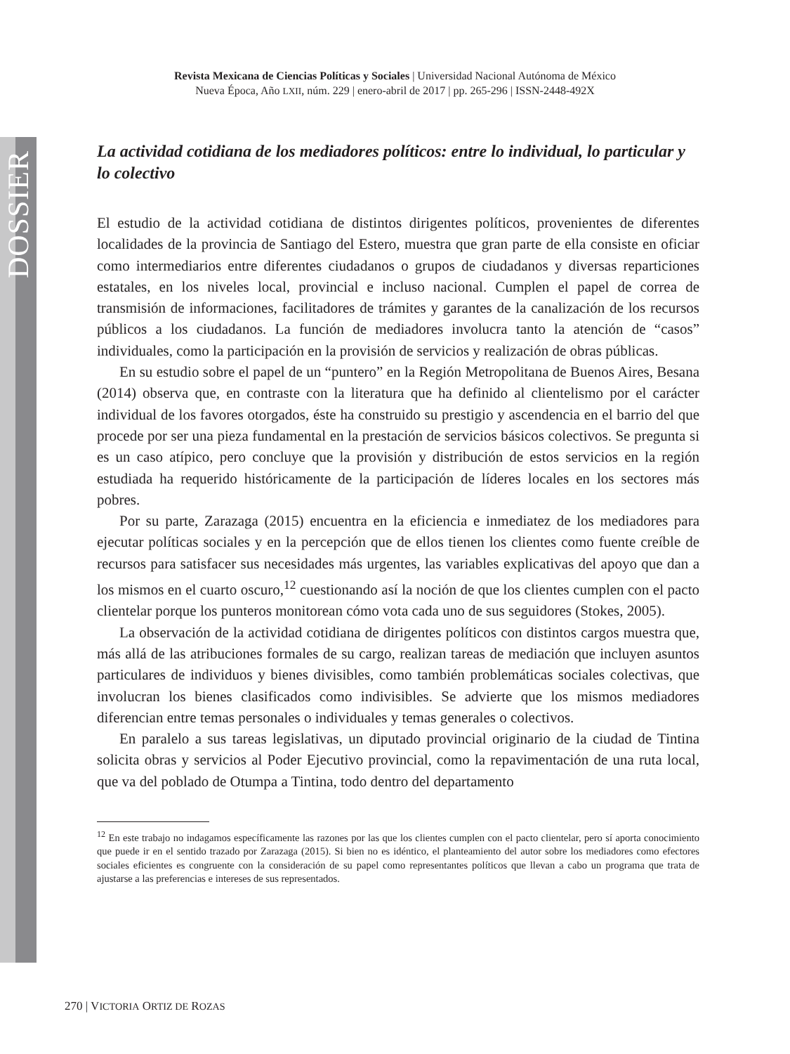DOSSIER
Revista Mexicana de Ciencias Políticas y Sociales | Universidad Nacional Autónoma de México
Nueva Época, Año LXII, núm. 229 | enero-abril de 2017 | pp. 265-296 | ISSN-2448-492X
La actividad cotidiana de los mediadores políticos: entre lo individual, lo particular y lo colectivo
El estudio de la actividad cotidiana de distintos dirigentes políticos, provenientes de diferentes localidades de la provincia de Santiago del Estero, muestra que gran parte de ella consiste en oficiar como intermediarios entre diferentes ciudadanos o grupos de ciudadanos y diversas reparticiones estatales, en los niveles local, provincial e incluso nacional. Cumplen el papel de correa de transmisión de informaciones, facilitadores de trámites y garantes de la canalización de los recursos públicos a los ciudadanos. La función de mediadores involucra tanto la atención de “casos” individuales, como la participación en la provisión de servicios y realización de obras públicas.
En su estudio sobre el papel de un “puntero” en la Región Metropolitana de Buenos Aires, Besana (2014) observa que, en contraste con la literatura que ha definido al clientelismo por el carácter individual de los favores otorgados, éste ha construido su prestigio y ascendencia en el barrio del que procede por ser una pieza fundamental en la prestación de servicios básicos colectivos. Se pregunta si es un caso atípico, pero concluye que la provisión y distribución de estos servicios en la región estudiada ha requerido históricamente de la participación de líderes locales en los sectores más pobres.
Por su parte, Zarazaga (2015) encuentra en la eficiencia e inmediatez de los mediadores para ejecutar políticas sociales y en la percepción que de ellos tienen los clientes como fuente creíble de recursos para satisfacer sus necesidades más urgentes, las variables explicativas del apoyo que dan a los mismos en el cuarto oscuro,<sup>12</sup> cuestionando así la noción de que los clientes cumplen con el pacto clientelar porque los punteros monitorean cómo vota cada uno de sus seguidores (Stokes, 2005).
La observación de la actividad cotidiana de dirigentes políticos con distintos cargos muestra que, más allá de las atribuciones formales de su cargo, realizan tareas de mediación que incluyen asuntos particulares de individuos y bienes divisibles, como también problemáticas sociales colectivas, que involucran los bienes clasificados como indivisibles. Se advierte que los mismos mediadores diferencian entre temas personales o individuales y temas generales o colectivos.
En paralelo a sus tareas legislativas, un diputado provincial originario de la ciudad de Tintina solicita obras y servicios al Poder Ejecutivo provincial, como la repavimentación de una ruta local, que va del poblado de Otumpa a Tintina, todo dentro del departamento
<sup>12</sup> En este trabajo no indagamos específicamente las razones por las que los clientes cumplen con el pacto clientelar, pero sí aporta conocimiento que puede ir en el sentido trazado por Zarazaga (2015). Si bien no es idéntico, el planteamiento del autor sobre los mediadores como efectores sociales eficientes es congruente con la consideración de su papel como representantes políticos que llevan a cabo un programa que trata de ajustarse a las preferencias e intereses de sus representados.
270 | VICTORIA ORTIZ DE ROZAS